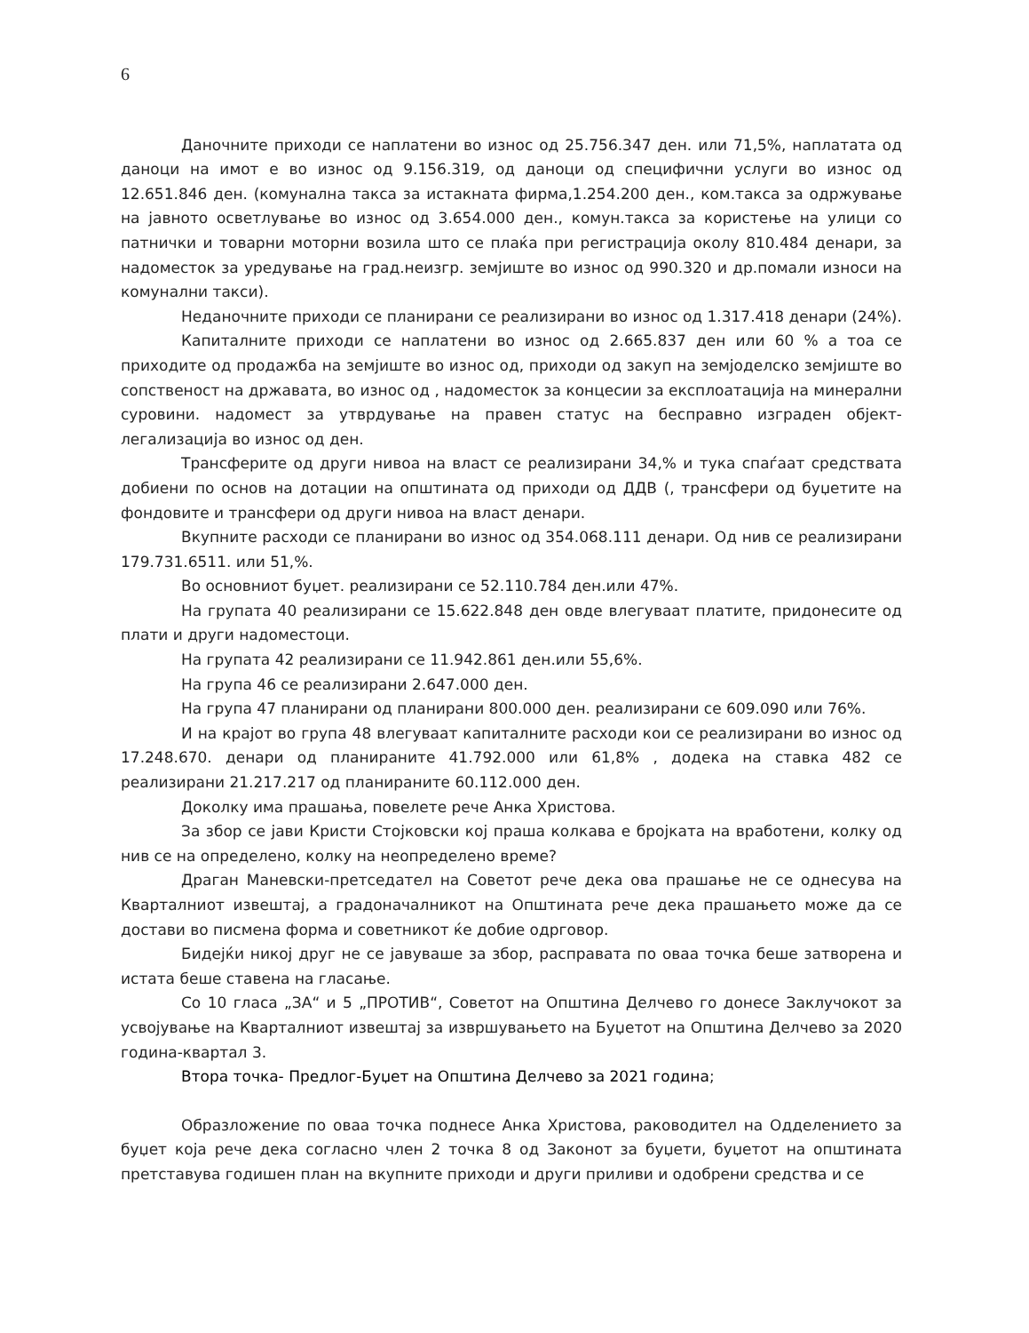6
Даночните приходи се наплатени во износ од 25.756.347 ден. или 71,5%, наплатата од даноци на имот е во износ од 9.156.319, од даноци од специфични услуги во износ од 12.651.846 ден. (комунална такса за истакната фирма,1.254.200 ден., ком.такса за одржување на јавното осветлување во износ од 3.654.000 ден., комун.такса за користење на улици со патнички и товарни моторни возила што се плаќа при регистрација околу 810.484 денари, за надоместок за уредување на град.неизгр. земјиште во износ од 990.320 и др.помали износи на комунални такси).
Неданочните приходи се планирани се реализирани во износ од 1.317.418 денари (24%).
Капиталните приходи се наплатени во износ од 2.665.837 ден или 60 % а тоа се приходите од продажба на земјиште во износ од, приходи од закуп на земјоделско земјиште во сопственост на државата, во износ од , надоместок за концесии за експлоатација на минерални суровини. надомест за утврдување на правен статус на бесправно изграден објект-легализација во износ од ден.
Трансферите од други нивоа на власт се реализирани 34,% и тука спаѓаат средствата добиени по основ на дотации на општината од приходи од ДДВ (, трансфери од буџетите на фондовите и трансфери од други нивоа на власт денари.
Вкупните расходи се планирани во износ од 354.068.111 денари. Од нив се реализирани 179.731.6511. или 51,%.
Во основниот буџет. реализирани се 52.110.784 ден.или 47%.
На групата 40 реализирани се 15.622.848 ден овде влегуваат платите, придонесите од плати и други надоместоци.
На групата 42 реализирани се 11.942.861 ден.или 55,6%.
На група 46 се реализирани 2.647.000 ден.
На група 47 планирани од планирани 800.000 ден. реализирани се 609.090 или 76%.
И на крајот во група 48 влегуваат капиталните расходи кои се реализирани во износ од 17.248.670. денари од планираните 41.792.000 или 61,8% , додека на ставка 482 се реализирани 21.217.217 од планираните 60.112.000 ден.
Доколку има прашања, повелете рече Анка Христова.
За збор се јави Кристи Стојковски кој праша колкава е бројката на вработени, колку од нив се на определено, колку на неопределено време?
Драган Маневски-претседател на Советот рече дека ова прашање не се однесува на Кварталниот извештај, а градоначалникот на Општината рече дека прашањето може да се достави во писмена форма и советникот ќе добие одрговор.
Бидејќи никој друг не се јавуваше за збор, расправата по оваа точка беше затворена и истата беше ставена на гласање.
Со 10 гласа „ЗА“ и 5 „ПРОТИВ“, Советот на Општина Делчево го донесе Заклучокот за усвојување на Кварталниот извештај за извршувањето на Буџетот на Општина Делчево за 2020 година-квартал 3.
Втора точка- Предлог-Буџет на Општина Делчево за 2021 година;
Образложение по оваа точка поднесе Анка Христова, раководител на Одделението за буџет која рече дека согласно член 2 точка 8 од Законот за буџети, буџетот на општината претставува годишен план на вкупните приходи и други приливи и одобрени средства и се